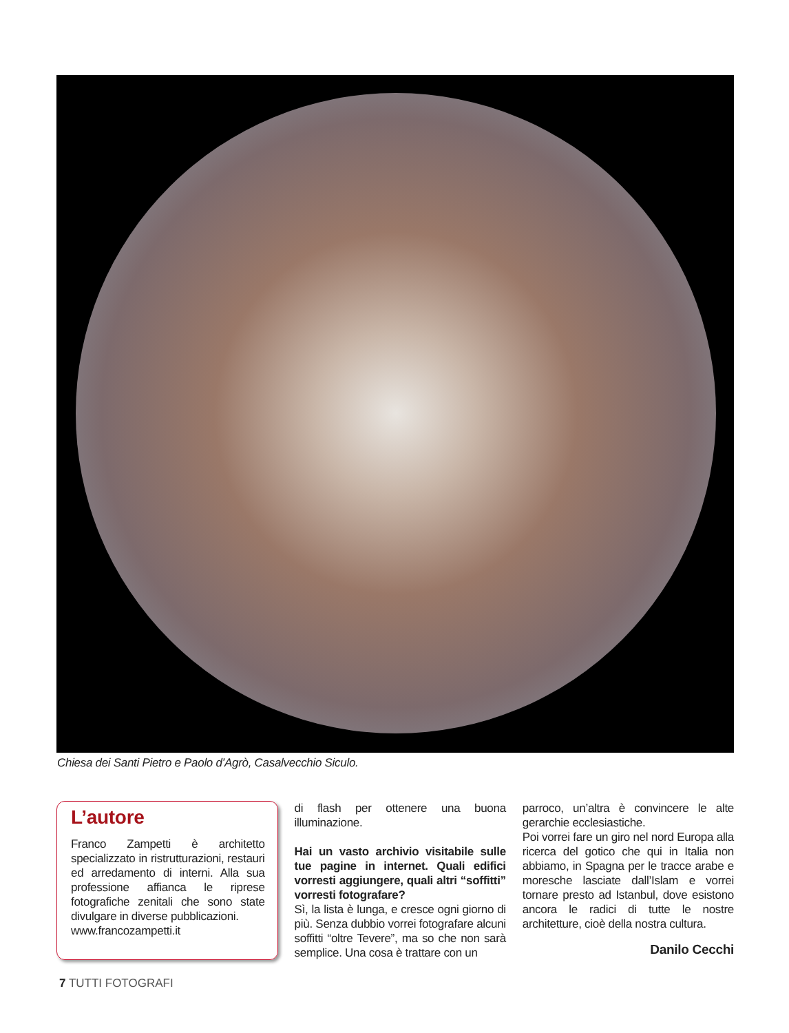Chiesa dei Santi Pietro e Paolo d’Agrò, Casalvecchio Siculo.
L’autore
Franco Zampetti è architetto specializzato in ristrutturazioni, restauri ed arredamento di interni. Alla sua professione affianca le riprese fotografiche zenitali che sono state divulgare in diverse pubblicazioni.
www.francozampetti.it
di flash per ottenere una buona illuminazione.
Hai un vasto archivio visitabile sulle tue pagine in internet. Quali edifici vorresti aggiungere, quali altri “soffitti” vorresti fotografare?
Sì, la lista è lunga, e cresce ogni giorno di più. Senza dubbio vorrei fotografare alcuni soffitti “oltre Tevere”, ma so che non sarà semplice. Una cosa è trattare con un
parroco, un’altra è convincere le alte gerarchie ecclesiastiche.
Poi vorrei fare un giro nel nord Europa alla ricerca del gotico che qui in Italia non abbiamo, in Spagna per le tracce arabe e moresche lasciate dall’Islam e vorrei tornare presto ad Istanbul, dove esistono ancora le radici di tutte le nostre architetture, cioè della nostra cultura.
Danilo Cecchi
7 TUTTI FOTOGRAFI